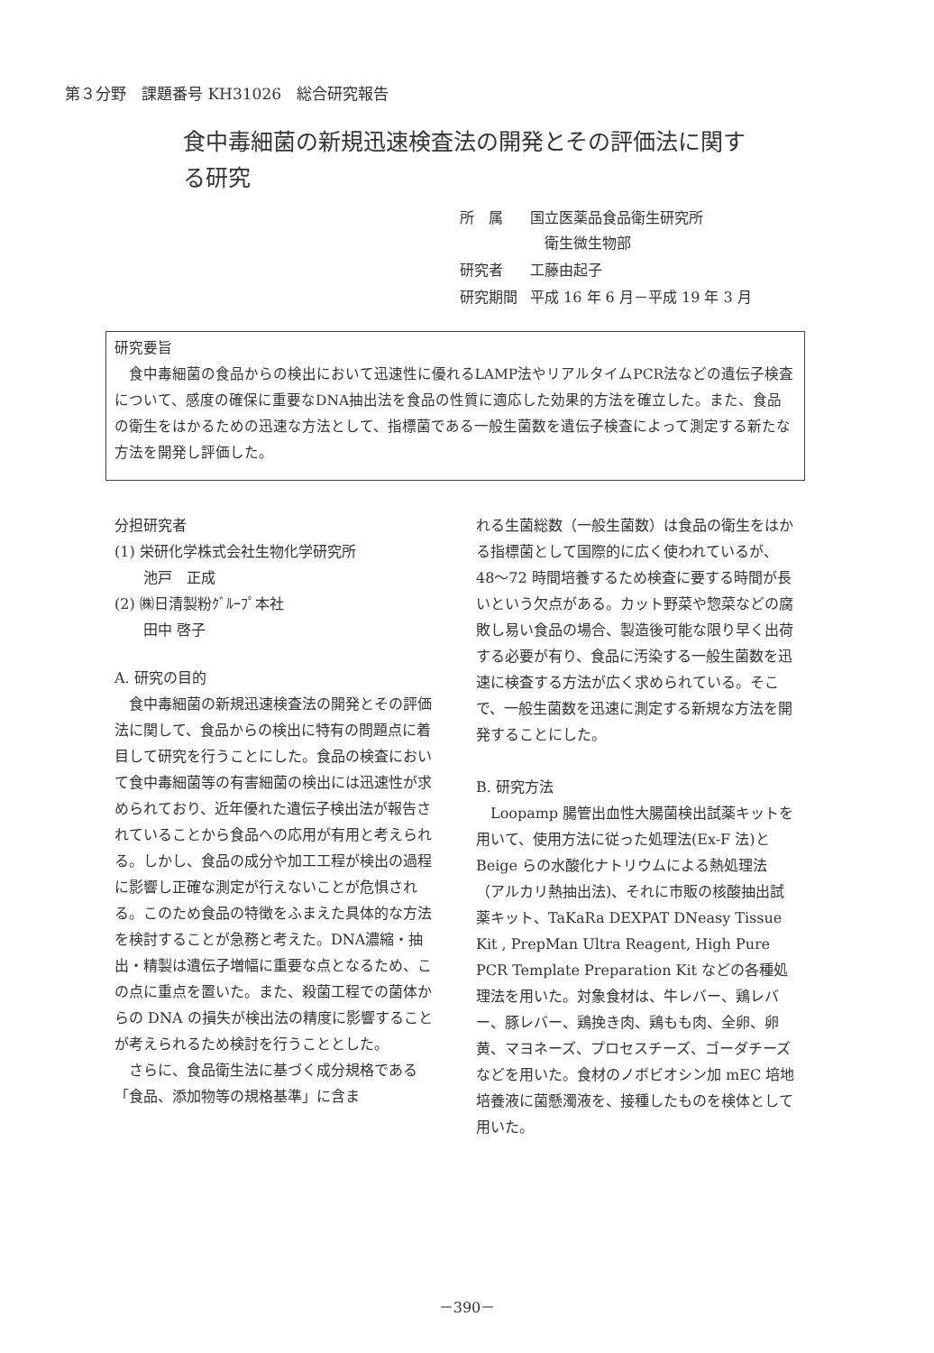第３分野　課題番号 KH31026　総合研究報告
食中毒細菌の新規迅速検査法の開発とその評価法に関する研究
| 所 属 | 国立医薬品食品衛生研究所 衛生微生物部 |
| 研究者 | 工藤由起子 |
| 研究期間 | 平成 16 年 6 月－平成 19 年 3 月 |
研究要旨
食中毒細菌の食品からの検出において迅速性に優れるLAMP法やリアルタイムPCR法などの遺伝子検査について、感度の確保に重要なDNA抽出法を食品の性質に適応した効果的方法を確立した。また、食品の衛生をはかるための迅速な方法として、指標菌である一般生菌数を遺伝子検査によって測定する新たな方法を開発し評価した。
分担研究者
(1) 栄研化学株式会社生物化学研究所
　　池戸　正成
(2) ㈱日清製粉ｸﾞﾙｰﾌﾟ本社
　　田中 啓子
A. 研究の目的
食中毒細菌の新規迅速検査法の開発とその評価法に関して、食品からの検出に特有の問題点に着目して研究を行うことにした。食品の検査において食中毒細菌等の有害細菌の検出には迅速性が求められており、近年優れた遺伝子検出法が報告されていることから食品への応用が有用と考えられる。しかし、食品の成分や加工工程が検出の過程に影響し正確な測定が行えないことが危惧される。このため食品の特徴をふまえた具体的な方法を検討することが急務と考えた。DNA濃縮・抽出・精製は遺伝子増幅に重要な点となるため、この点に重点を置いた。また、殺菌工程での菌体からの DNA の損失が検出法の精度に影響することが考えられるため検討を行うこととした。
さらに、食品衛生法に基づく成分規格である「食品、添加物等の規格基準」に含ま
れる生菌総数（一般生菌数）は食品の衛生をはかる指標菌として国際的に広く使われているが、48～72 時間培養するため検査に要する時間が長いという欠点がある。カット野菜や惣菜などの腐敗し易い食品の場合、製造後可能な限り早く出荷する必要が有り、食品に汚染する一般生菌数を迅速に検査する方法が広く求められている。そこで、一般生菌数を迅速に測定する新規な方法を開発することにした。
B. 研究方法
Loopamp 腸管出血性大腸菌検出試薬キットを用いて、使用方法に従った処理法(Ex-F 法)と Beige らの水酸化ナトリウムによる熱処理法（アルカリ熱抽出法)、それに市販の核酸抽出試薬キット、TaKaRa DEXPAT DNeasy Tissue Kit , PrepMan Ultra Reagent, High Pure PCR Template Preparation Kit などの各種処理法を用いた。対象食材は、牛レバー、鶏レバー、豚レバー、鶏挽き肉、鶏もも肉、全卵、卵黄、マヨネーズ、プロセスチーズ、ゴーダチーズなどを用いた。食材のノボビオシン加 mEC 培地培養液に菌懸濁液を、接種したものを検体として用いた。
－390－